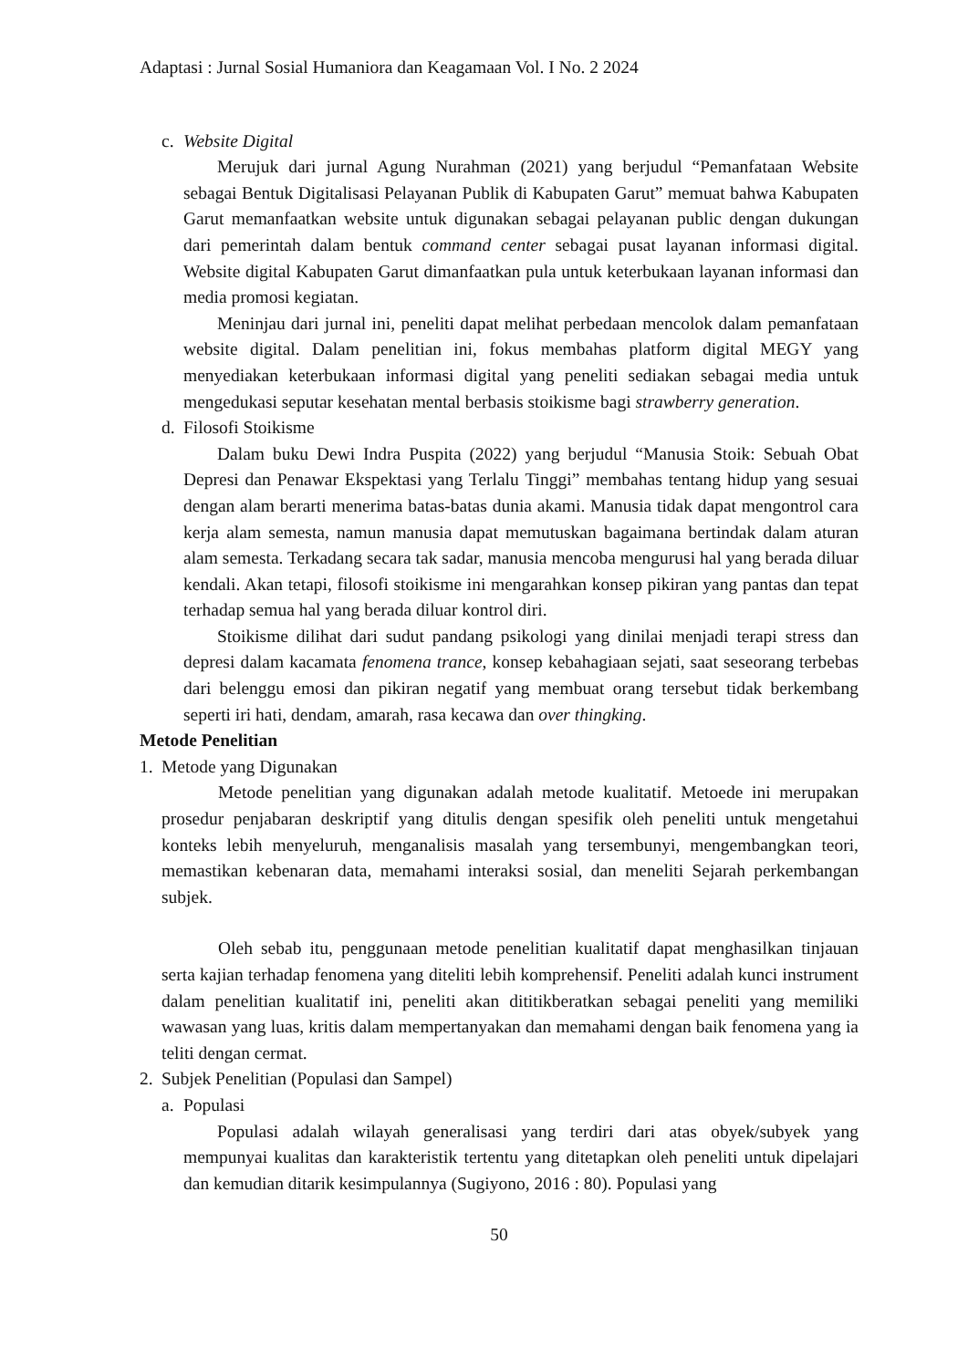Adaptasi : Jurnal Sosial Humaniora dan Keagamaan Vol. I No. 2 2024
c. Website Digital
Merujuk dari jurnal Agung Nurahman (2021) yang berjudul “Pemanfataan Website sebagai Bentuk Digitalisasi Pelayanan Publik di Kabupaten Garut” memuat bahwa Kabupaten Garut memanfaatkan website untuk digunakan sebagai pelayanan public dengan dukungan dari pemerintah dalam bentuk command center sebagai pusat layanan informasi digital. Website digital Kabupaten Garut dimanfaatkan pula untuk keterbukaan layanan informasi dan media promosi kegiatan.
Meninjau dari jurnal ini, peneliti dapat melihat perbedaan mencolok dalam pemanfataan website digital. Dalam penelitian ini, fokus membahas platform digital MEGY yang menyediakan keterbukaan informasi digital yang peneliti sediakan sebagai media untuk mengedukasi seputar kesehatan mental berbasis stoikisme bagi strawberry generation.
d. Filosofi Stoikisme
Dalam buku Dewi Indra Puspita (2022) yang berjudul “Manusia Stoik: Sebuah Obat Depresi dan Penawar Ekspektasi yang Terlalu Tinggi” membahas tentang hidup yang sesuai dengan alam berarti menerima batas-batas dunia akami. Manusia tidak dapat mengontrol cara kerja alam semesta, namun manusia dapat memutuskan bagaimana bertindak dalam aturan alam semesta. Terkadang secara tak sadar, manusia mencoba mengurusi hal yang berada diluar kendali. Akan tetapi, filosofi stoikisme ini mengarahkan konsep pikiran yang pantas dan tepat terhadap semua hal yang berada diluar kontrol diri.
Stoikisme dilihat dari sudut pandang psikologi yang dinilai menjadi terapi stress dan depresi dalam kacamata fenomena trance, konsep kebahagiaan sejati, saat seseorang terbebas dari belenggu emosi dan pikiran negatif yang membuat orang tersebut tidak berkembang seperti iri hati, dendam, amarah, rasa kecawa dan over thingking.
Metode Penelitian
1. Metode yang Digunakan
Metode penelitian yang digunakan adalah metode kualitatif. Metoede ini merupakan prosedur penjabaran deskriptif yang ditulis dengan spesifik oleh peneliti untuk mengetahui konteks lebih menyeluruh, menganalisis masalah yang tersembunyi, mengembangkan teori, memastikan kebenaran data, memahami interaksi sosial, dan meneliti Sejarah perkembangan subjek.
Oleh sebab itu, penggunaan metode penelitian kualitatif dapat menghasilkan tinjauan serta kajian terhadap fenomena yang diteliti lebih komprehensif. Peneliti adalah kunci instrument dalam penelitian kualitatif ini, peneliti akan dititikberatkan sebagai peneliti yang memiliki wawasan yang luas, kritis dalam mempertanyakan dan memahami dengan baik fenomena yang ia teliti dengan cermat.
2. Subjek Penelitian (Populasi dan Sampel)
a. Populasi
Populasi adalah wilayah generalisasi yang terdiri dari atas obyek/subyek yang mempunyai kualitas dan karakteristik tertentu yang ditetapkan oleh peneliti untuk dipelajari dan kemudian ditarik kesimpulannya (Sugiyono, 2016 : 80). Populasi yang
50